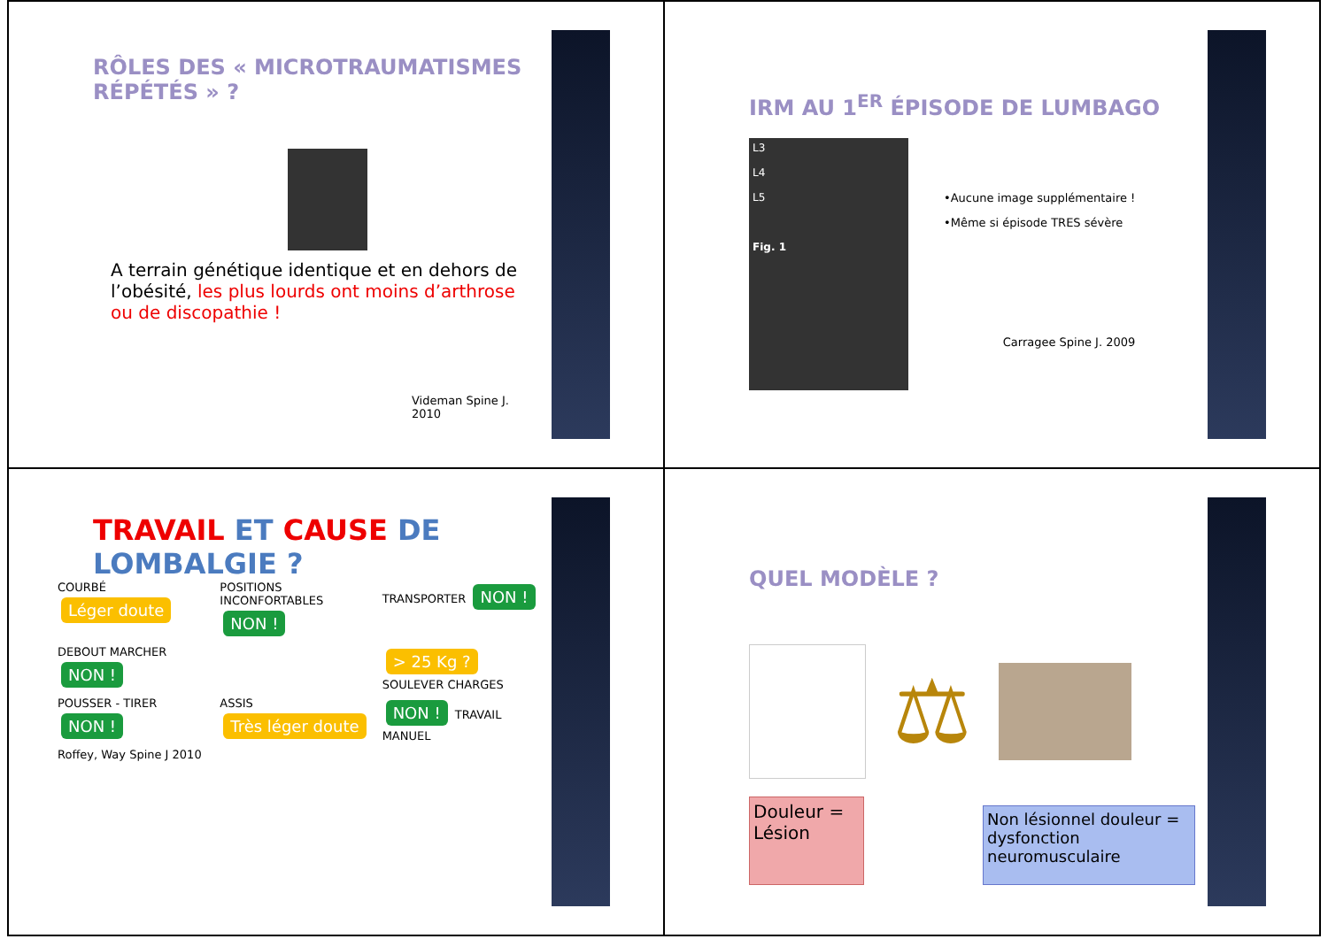RÔLES DES « MICROTRAUMATISMES RÉPÉTÉS » ?
A terrain génétique identique et en dehors de l’obésité, les plus lourds ont moins d’arthrose ou de discopathie !
Videman Spine J. 2010
IRM AU 1<sup>ER</sup> ÉPISODE DE LUMBAGO
L3
L4
L5
Fig. 1
•Aucune image supplémentaire !
•Même si épisode TRES sévère
Carragee Spine J. 2009
TRAVAIL ET CAUSE DE LOMBALGIE ?
COURBÉ Léger doute
POSITIONS INCONFORTABLES NON !
TRANSPORTER NON !
DEBOUT MARCHER NON !
> 25 Kg ? SOULEVER CHARGES
POUSSER - TIRER NON !
ASSIS Très léger doute
NON ! TRAVAIL MANUEL
Roffey, Way Spine J 2010
QUEL MODÈLE ?
⚖
Douleur = Lésion
Non lésionnel douleur = dysfonction neuromusculaire